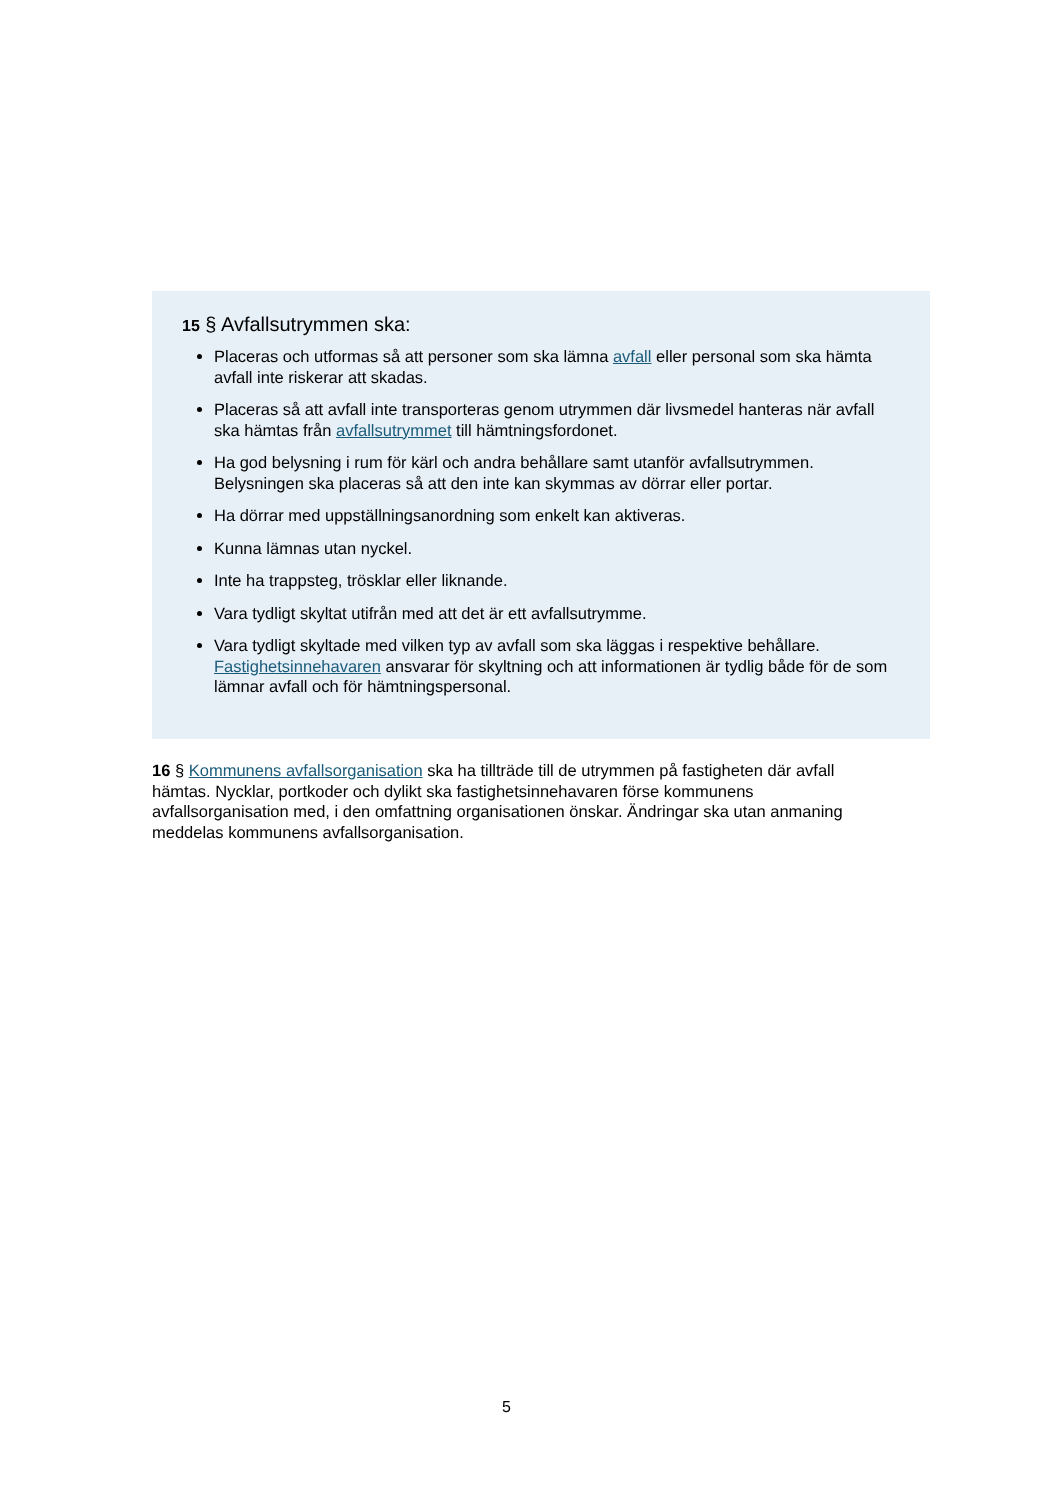15 § Avfallsutrymmen ska:
Placeras och utformas så att personer som ska lämna avfall eller personal som ska hämta avfall inte riskerar att skadas.
Placeras så att avfall inte transporteras genom utrymmen där livsmedel hanteras när avfall ska hämtas från avfallsutrymmet till hämtningsfordonet.
Ha god belysning i rum för kärl och andra behållare samt utanför avfallsutrymmen. Belysningen ska placeras så att den inte kan skymmas av dörrar eller portar.
Ha dörrar med uppställningsanordning som enkelt kan aktiveras.
Kunna lämnas utan nyckel.
Inte ha trappsteg, trösklar eller liknande.
Vara tydligt skyltat utifrån med att det är ett avfallsutrymme.
Vara tydligt skyltade med vilken typ av avfall som ska läggas i respektive behållare. Fastighetsinnehavaren ansvarar för skyltning och att informationen är tydlig både för de som lämnar avfall och för hämtningspersonal.
16 § Kommunens avfallsorganisation ska ha tillträde till de utrymmen på fastigheten där avfall hämtas. Nycklar, portkoder och dylikt ska fastighetsinnehavaren förse kommunens avfallsorganisation med, i den omfattning organisationen önskar. Ändringar ska utan anmaning meddelas kommunens avfallsorganisation.
5